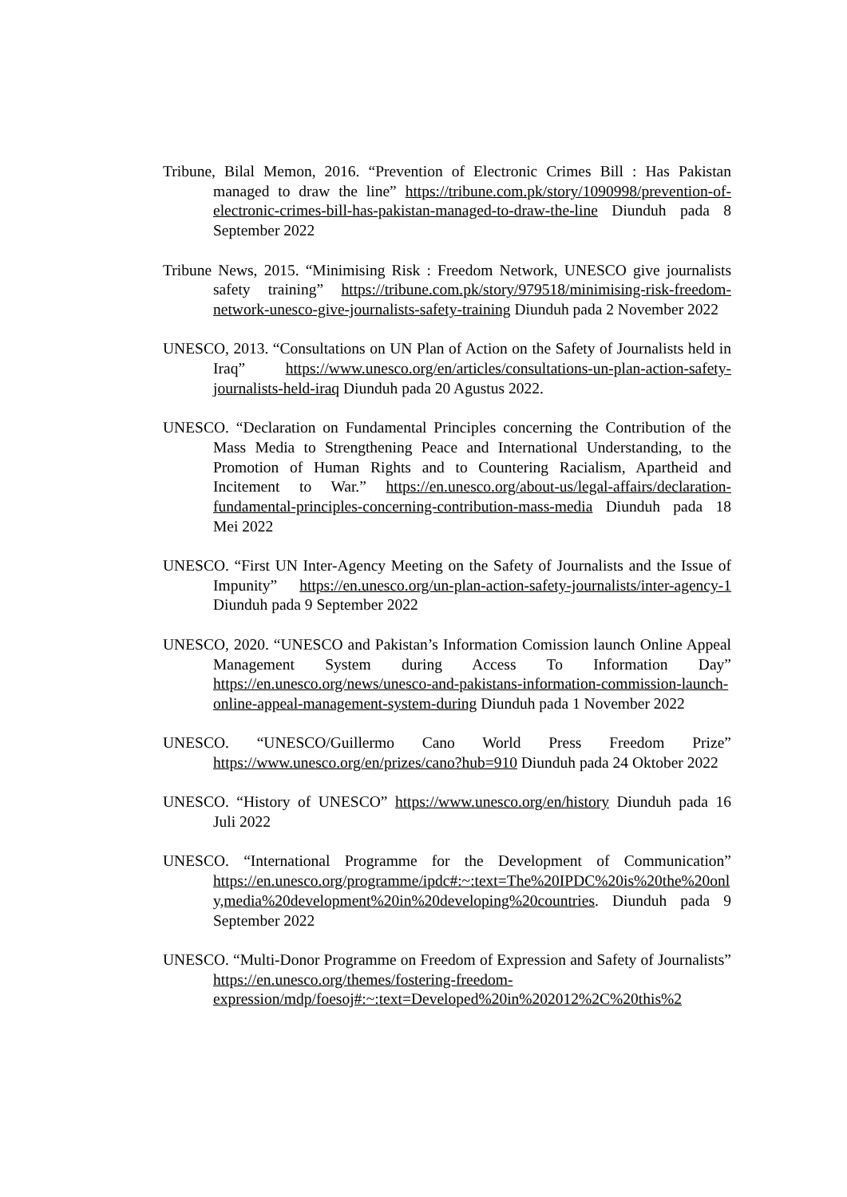Tribune, Bilal Memon, 2016. “Prevention of Electronic Crimes Bill : Has Pakistan managed to draw the line” https://tribune.com.pk/story/1090998/prevention-of-electronic-crimes-bill-has-pakistan-managed-to-draw-the-line Diunduh pada 8 September 2022
Tribune News, 2015. “Minimising Risk : Freedom Network, UNESCO give journalists safety training” https://tribune.com.pk/story/979518/minimising-risk-freedom-network-unesco-give-journalists-safety-training Diunduh pada 2 November 2022
UNESCO, 2013. “Consultations on UN Plan of Action on the Safety of Journalists held in Iraq” https://www.unesco.org/en/articles/consultations-un-plan-action-safety-journalists-held-iraq Diunduh pada 20 Agustus 2022.
UNESCO. “Declaration on Fundamental Principles concerning the Contribution of the Mass Media to Strengthening Peace and International Understanding, to the Promotion of Human Rights and to Countering Racialism, Apartheid and Incitement to War.” https://en.unesco.org/about-us/legal-affairs/declaration-fundamental-principles-concerning-contribution-mass-media Diunduh pada 18 Mei 2022
UNESCO. “First UN Inter-Agency Meeting on the Safety of Journalists and the Issue of Impunity” https://en.unesco.org/un-plan-action-safety-journalists/inter-agency-1 Diunduh pada 9 September 2022
UNESCO, 2020. “UNESCO and Pakistan’s Information Comission launch Online Appeal Management System during Access To Information Day” https://en.unesco.org/news/unesco-and-pakistans-information-commission-launch-online-appeal-management-system-during Diunduh pada 1 November 2022
UNESCO. “UNESCO/Guillermo Cano World Press Freedom Prize” https://www.unesco.org/en/prizes/cano?hub=910 Diunduh pada 24 Oktober 2022
UNESCO. “History of UNESCO” https://www.unesco.org/en/history Diunduh pada 16 Juli 2022
UNESCO. “International Programme for the Development of Communication” https://en.unesco.org/programme/ipdc#:~:text=The%20IPDC%20is%20the%20only,media%20development%20in%20developing%20countries. Diunduh pada 9 September 2022
UNESCO. “Multi-Donor Programme on Freedom of Expression and Safety of Journalists” https://en.unesco.org/themes/fostering-freedom-expression/mdp/foesoj#:~:text=Developed%20in%202012%2C%20this%2